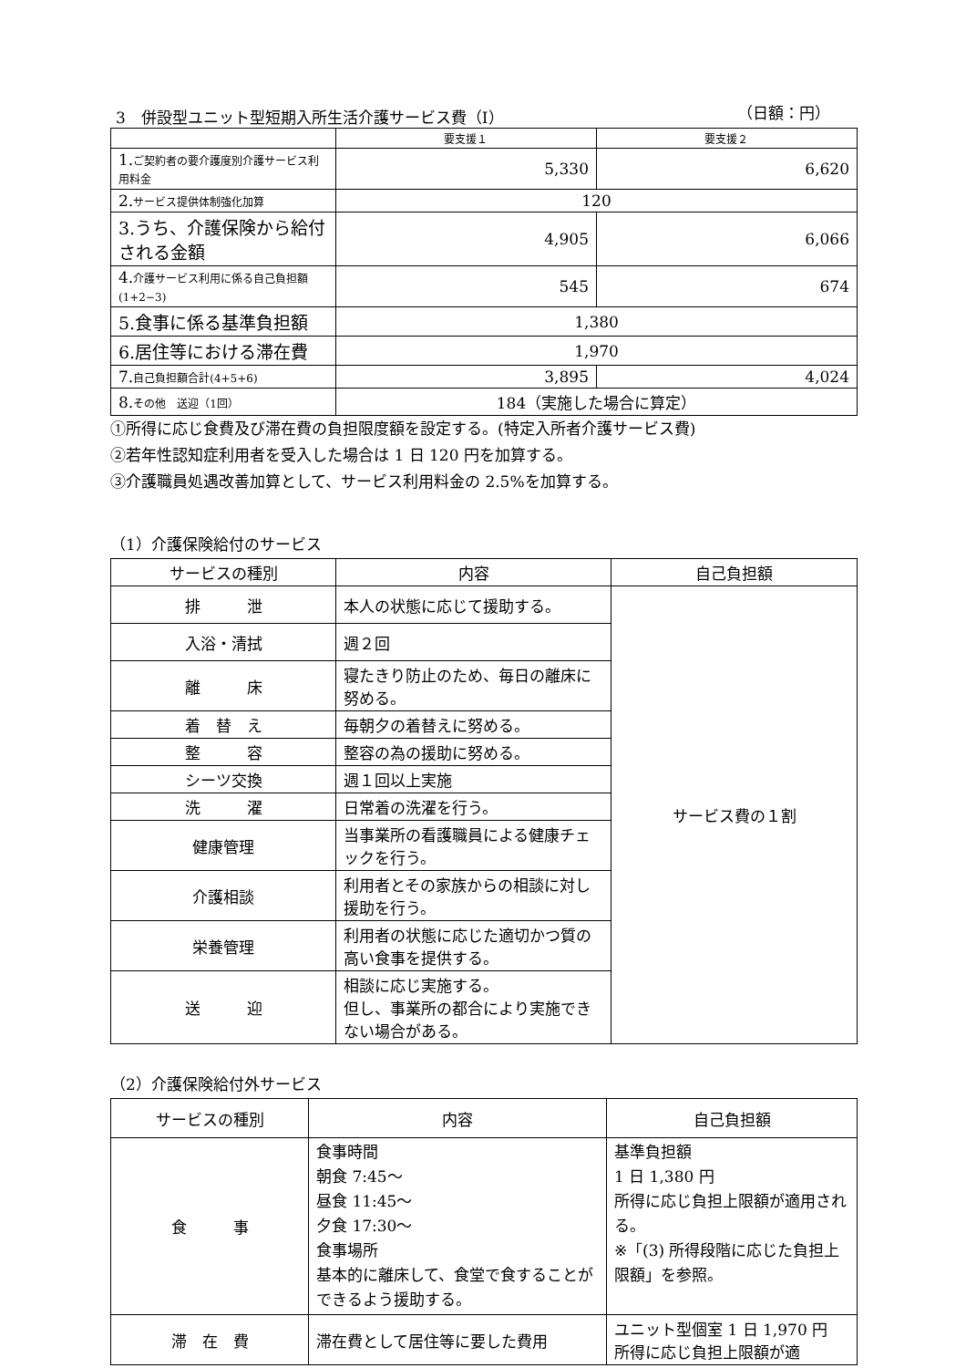3　併設型ユニット型短期入所生活介護サービス費（Ⅰ） （日額：円）
| | 要支援１ | 要支援２ |
| 1. ご契約者の要介護度別介護サービス利用料金 | 5,330 | 6,620 |
| 2. サービス提供体制強化加算 | 120 | |
| 3.うち、介護保険から給付される金額 | 4,905 | 6,066 |
| 4. 介護サービス利用に係る自己負担額(1+2−3) | 545 | 674 |
| 5.食事に係る基準負担額 | 1,380 | |
| 6.居住等における滞在費 | 1,970 | |
| 7. 自己負担額合計(4+5+6) | 3,895 | 4,024 |
| 8. その他 送迎（1回） | 184（実施した場合に算定） | |
①所得に応じ食費及び滞在費の負担限度額を設定する。(特定入所者介護サービス費)
②若年性認知症利用者を受入した場合は 1 日 120 円を加算する。
③介護職員処遇改善加算として、サービス利用料金の 2.5%を加算する。
（1）介護保険給付のサービス
| サービスの種別 | 内容 | 自己負担額 |
| --- | --- | --- |
| 排 泄 | 本人の状態に応じて援助する。 | サービス費の１割 |
| 入浴・清拭 | 週２回 | |
| 離 床 | 寝たきり防止のため、毎日の離床に努める。 | |
| 着 替 え | 毎朝夕の着替えに努める。 | |
| 整 容 | 整容の為の援助に努める。 | |
| シーツ交換 | 週１回以上実施 | |
| 洗 濯 | 日常着の洗濯を行う。 | |
| 健康管理 | 当事業所の看護職員による健康チェックを行う。 | |
| 介護相談 | 利用者とその家族からの相談に対し援助を行う。 | |
| 栄養管理 | 利用者の状態に応じた適切かつ質の高い食事を提供する。 | |
| 送 迎 | 相談に応じ実施する。 但し、事業所の都合により実施できない場合がある。 | |
（2）介護保険給付外サービス
| サービスの種別 | 内容 | 自己負担額 |
| --- | --- | --- |
| 食 事 | 食事時間 朝食 7:45〜 昼食 11:45〜 夕食 17:30〜 食事場所 基本的に離床して、食堂で食することができるよう援助する。 | 基準負担額 1 日 1,380 円 所得に応じ負担上限額が適用される。 ※「(3) 所得段階に応じた負担上限額」を参照。 |
| 滞 在 費 | 滞在費として居住等に要した費用 | ユニット型個室 1 日 1,970 円 所得に応じ負担上限額が適 |